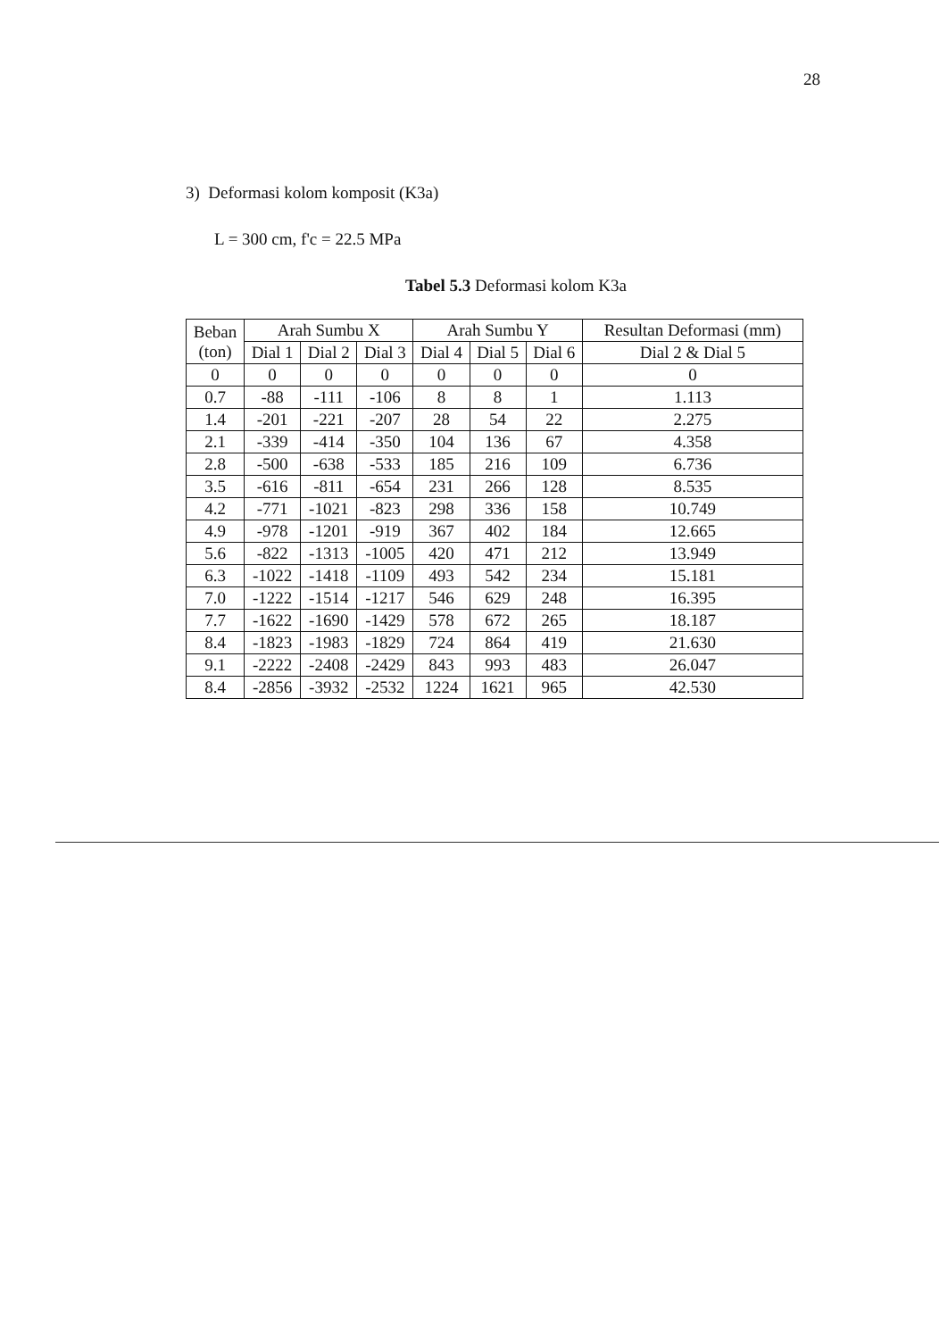28
3) Deformasi kolom komposit (K3a)
L = 300 cm, f'c = 22.5 MPa
Tabel 5.3 Deformasi kolom K3a
| Beban (ton) | Arah Sumbu X | | | Arah Sumbu Y | | | Resultan Deformasi (mm) |
| --- | --- | --- | --- | --- | --- | --- | --- |
| | Dial 1 | Dial 2 | Dial 3 | Dial 4 | Dial 5 | Dial 6 | Dial 2 & Dial 5 |
| 0 | 0 | 0 | 0 | 0 | 0 | 0 | 0 |
| 0.7 | -88 | -111 | -106 | 8 | 8 | 1 | 1.113 |
| 1.4 | -201 | -221 | -207 | 28 | 54 | 22 | 2.275 |
| 2.1 | -339 | -414 | -350 | 104 | 136 | 67 | 4.358 |
| 2.8 | -500 | -638 | -533 | 185 | 216 | 109 | 6.736 |
| 3.5 | -616 | -811 | -654 | 231 | 266 | 128 | 8.535 |
| 4.2 | -771 | -1021 | -823 | 298 | 336 | 158 | 10.749 |
| 4.9 | -978 | -1201 | -919 | 367 | 402 | 184 | 12.665 |
| 5.6 | -822 | -1313 | -1005 | 420 | 471 | 212 | 13.949 |
| 6.3 | -1022 | -1418 | -1109 | 493 | 542 | 234 | 15.181 |
| 7.0 | -1222 | -1514 | -1217 | 546 | 629 | 248 | 16.395 |
| 7.7 | -1622 | -1690 | -1429 | 578 | 672 | 265 | 18.187 |
| 8.4 | -1823 | -1983 | -1829 | 724 | 864 | 419 | 21.630 |
| 9.1 | -2222 | -2408 | -2429 | 843 | 993 | 483 | 26.047 |
| 8.4 | -2856 | -3932 | -2532 | 1224 | 1621 | 965 | 42.530 |